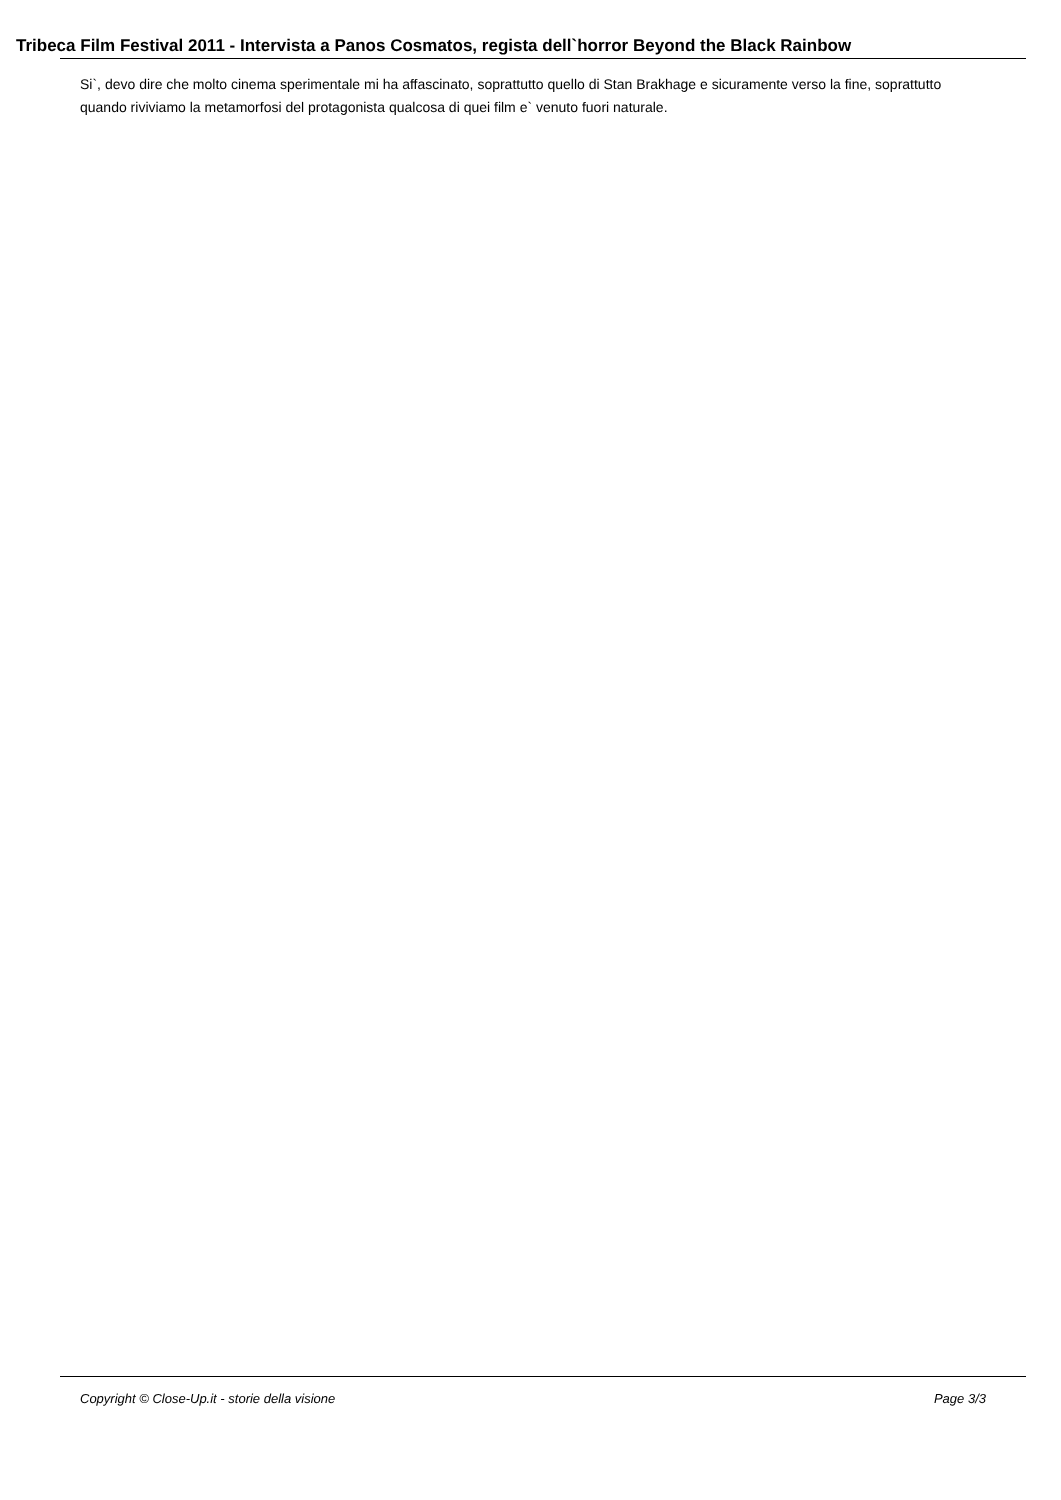Tribeca Film Festival 2011 - Intervista a Panos Cosmatos, regista dell`horror Beyond the Black Rainbow
Si`, devo dire che molto cinema sperimentale mi ha affascinato, soprattutto quello di Stan Brakhage e sicuramente verso la fine, soprattutto quando riviviamo la metamorfosi del protagonista qualcosa di quei film e` venuto fuori naturale.
Copyright © Close-Up.it - storie della visione Page 3/3